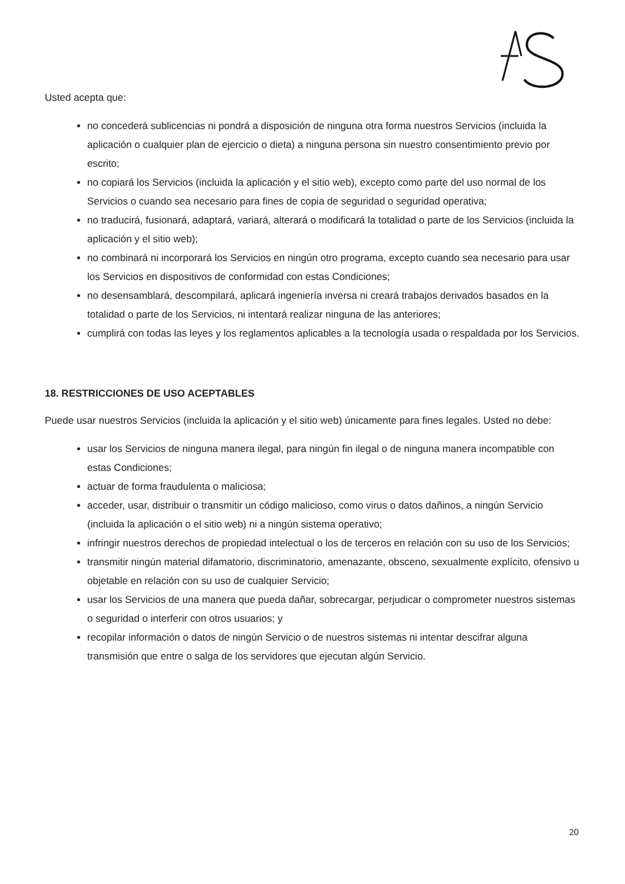Usted acepta que:
no concederá sublicencias ni pondrá a disposición de ninguna otra forma nuestros Servicios (incluida la aplicación o cualquier plan de ejercicio o dieta) a ninguna persona sin nuestro consentimiento previo por escrito;
no copiará los Servicios (incluida la aplicación y el sitio web), excepto como parte del uso normal de los Servicios o cuando sea necesario para fines de copia de seguridad o seguridad operativa;
no traducirá, fusionará, adaptará, variará, alterará o modificará la totalidad o parte de los Servicios (incluida la aplicación y el sitio web);
no combinará ni incorporará los Servicios en ningún otro programa, excepto cuando sea necesario para usar los Servicios en dispositivos de conformidad con estas Condiciones;
no desensamblará, descompilará, aplicará ingeniería inversa ni creará trabajos derivados basados en la totalidad o parte de los Servicios, ni intentará realizar ninguna de las anteriores;
cumplirá con todas las leyes y los reglamentos aplicables a la tecnología usada o respaldada por los Servicios.
18. RESTRICCIONES DE USO ACEPTABLES
Puede usar nuestros Servicios (incluida la aplicación y el sitio web) únicamente para fines legales. Usted no debe:
usar los Servicios de ninguna manera ilegal, para ningún fin ilegal o de ninguna manera incompatible con estas Condiciones;
actuar de forma fraudulenta o maliciosa;
acceder, usar, distribuir o transmitir un código malicioso, como virus o datos dañinos, a ningún Servicio (incluida la aplicación o el sitio web) ni a ningún sistema operativo;
infringir nuestros derechos de propiedad intelectual o los de terceros en relación con su uso de los Servicios;
transmitir ningún material difamatorio, discriminatorio, amenazante, obsceno, sexualmente explícito, ofensivo u objetable en relación con su uso de cualquier Servicio;
usar los Servicios de una manera que pueda dañar, sobrecargar, perjudicar o comprometer nuestros sistemas o seguridad o interferir con otros usuarios; y
recopilar información o datos de ningún Servicio o de nuestros sistemas ni intentar descifrar alguna transmisión que entre o salga de los servidores que ejecutan algún Servicio.
20